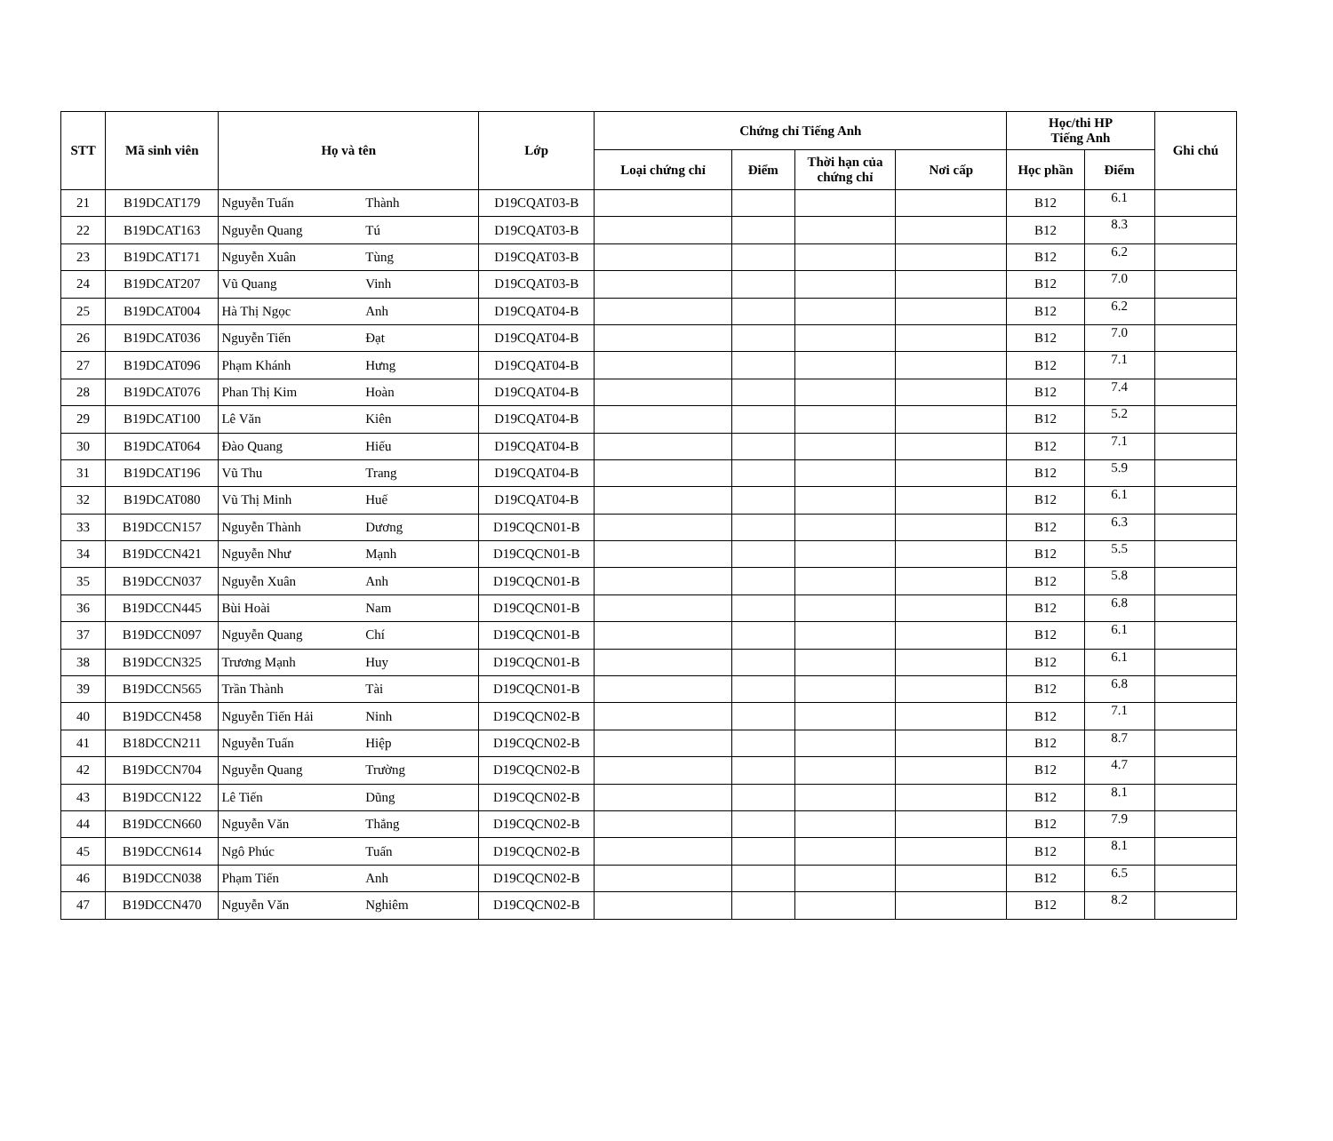| STT | Mã sinh viên | Họ và tên | | Lớp | Chứng chỉ Tiếng Anh | | | | Học/thi HP Tiếng Anh | | Ghi chú |
| --- | --- | --- | --- | --- | --- | --- | --- | --- | --- | --- | --- |
| | | | | | Loại chứng chỉ | Điểm | Thời hạn của chứng chỉ | Nơi cấp | Học phần | Điểm | |
| 21 | B19DCAT179 | Nguyễn Tuấn | Thành | D19CQAT03-B | | | | | B12 | 6.1 | |
| 22 | B19DCAT163 | Nguyễn Quang | Tú | D19CQAT03-B | | | | | B12 | 8.3 | |
| 23 | B19DCAT171 | Nguyễn Xuân | Tùng | D19CQAT03-B | | | | | B12 | 6.2 | |
| 24 | B19DCAT207 | Vũ Quang | Vinh | D19CQAT03-B | | | | | B12 | 7.0 | |
| 25 | B19DCAT004 | Hà Thị Ngọc | Anh | D19CQAT04-B | | | | | B12 | 6.2 | |
| 26 | B19DCAT036 | Nguyễn Tiến | Đạt | D19CQAT04-B | | | | | B12 | 7.0 | |
| 27 | B19DCAT096 | Phạm Khánh | Hưng | D19CQAT04-B | | | | | B12 | 7.1 | |
| 28 | B19DCAT076 | Phan Thị Kim | Hoàn | D19CQAT04-B | | | | | B12 | 7.4 | |
| 29 | B19DCAT100 | Lê Văn | Kiên | D19CQAT04-B | | | | | B12 | 5.2 | |
| 30 | B19DCAT064 | Đào Quang | Hiếu | D19CQAT04-B | | | | | B12 | 7.1 | |
| 31 | B19DCAT196 | Vũ Thu | Trang | D19CQAT04-B | | | | | B12 | 5.9 | |
| 32 | B19DCAT080 | Vũ Thị Minh | Huế | D19CQAT04-B | | | | | B12 | 6.1 | |
| 33 | B19DCCN157 | Nguyễn Thành | Dương | D19CQCN01-B | | | | | B12 | 6.3 | |
| 34 | B19DCCN421 | Nguyễn Như | Mạnh | D19CQCN01-B | | | | | B12 | 5.5 | |
| 35 | B19DCCN037 | Nguyễn Xuân | Anh | D19CQCN01-B | | | | | B12 | 5.8 | |
| 36 | B19DCCN445 | Bùi Hoài | Nam | D19CQCN01-B | | | | | B12 | 6.8 | |
| 37 | B19DCCN097 | Nguyễn Quang | Chí | D19CQCN01-B | | | | | B12 | 6.1 | |
| 38 | B19DCCN325 | Trương Mạnh | Huy | D19CQCN01-B | | | | | B12 | 6.1 | |
| 39 | B19DCCN565 | Trần Thành | Tài | D19CQCN01-B | | | | | B12 | 6.8 | |
| 40 | B19DCCN458 | Nguyễn Tiến Hải | Ninh | D19CQCN02-B | | | | | B12 | 7.1 | |
| 41 | B18DCCN211 | Nguyễn Tuấn | Hiệp | D19CQCN02-B | | | | | B12 | 8.7 | |
| 42 | B19DCCN704 | Nguyễn Quang | Trường | D19CQCN02-B | | | | | B12 | 4.7 | |
| 43 | B19DCCN122 | Lê Tiến | Dũng | D19CQCN02-B | | | | | B12 | 8.1 | |
| 44 | B19DCCN660 | Nguyễn Văn | Thắng | D19CQCN02-B | | | | | B12 | 7.9 | |
| 45 | B19DCCN614 | Ngô Phúc | Tuấn | D19CQCN02-B | | | | | B12 | 8.1 | |
| 46 | B19DCCN038 | Phạm Tiến | Anh | D19CQCN02-B | | | | | B12 | 6.5 | |
| 47 | B19DCCN470 | Nguyễn Văn | Nghiêm | D19CQCN02-B | | | | | B12 | 8.2 | |